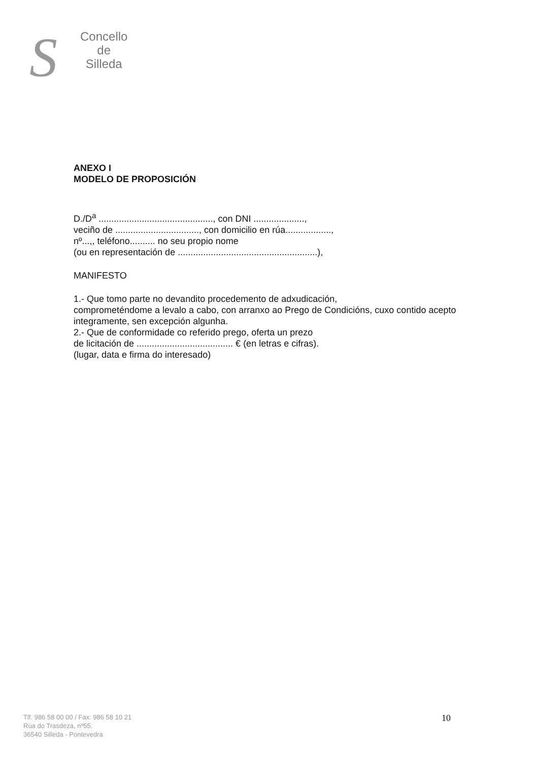S
Concello
de
Silleda
ANEXO I
MODELO DE PROPOSICIÓN
D./D<sup>a</sup> ............................................., con DNI ....................,
veciño de ................................., con domicilio en rúa..................,
nº...,, teléfono.......... no seu propio nome
(ou en representación de .......................................................),
MANIFESTO
1.- Que tomo parte no devandito procedemento de adxudicación,
comprometéndome a levalo a cabo, con arranxo ao Prego de Condicións, cuxo contido acepto integramente, sen excepción algunha.
2.- Que de conformidade co referido prego, oferta un prezo
de licitación de ...................................... € (en letras e cifras).
(lugar, data e firma do interesado)
Tlf. 986 58 00 00 / Fax: 986 58 10 21
Rúa do Trasdeza, nº55.
36540 Silleda - Pontevedra
10